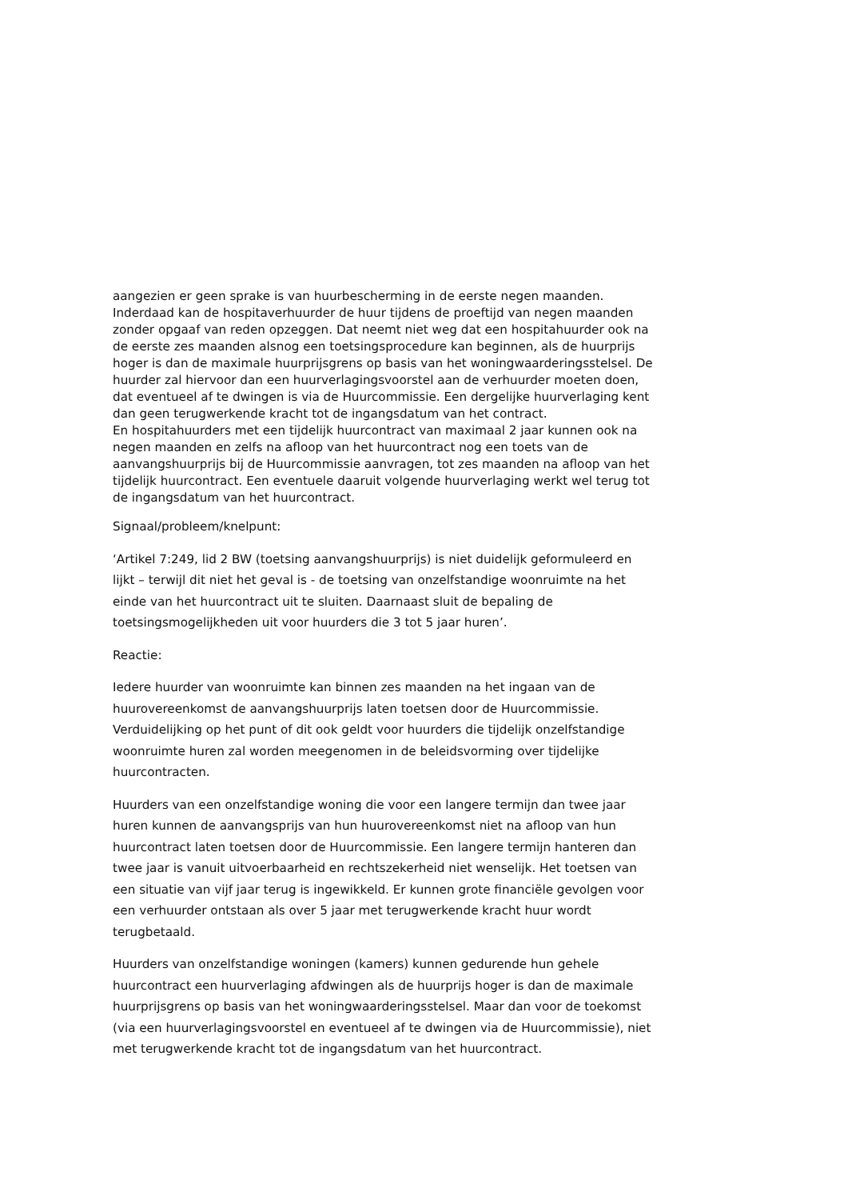aangezien er geen sprake is van huurbescherming in de eerste negen maanden. Inderdaad kan de hospitaverhuurder de huur tijdens de proeftijd van negen maanden zonder opgaaf van reden opzeggen. Dat neemt niet weg dat een hospitahuurder ook na de eerste zes maanden alsnog een toetsingsprocedure kan beginnen, als de huurprijs hoger is dan de maximale huurprijsgrens op basis van het woningwaarderingsstelsel. De huurder zal hiervoor dan een huurverlagingsvoorstel aan de verhuurder moeten doen, dat eventueel af te dwingen is via de Huurcommissie. Een dergelijke huurverlaging kent dan geen terugwerkende kracht tot de ingangsdatum van het contract.
En hospitahuurders met een tijdelijk huurcontract van maximaal 2 jaar kunnen ook na negen maanden en zelfs na afloop van het huurcontract nog een toets van de aanvangshuurprijs bij de Huurcommissie aanvragen, tot zes maanden na afloop van het tijdelijk huurcontract. Een eventuele daaruit volgende huurverlaging werkt wel terug tot de ingangsdatum van het huurcontract.
Signaal/probleem/knelpunt:
‘Artikel 7:249, lid 2 BW (toetsing aanvangshuurprijs) is niet duidelijk geformuleerd en lijkt – terwijl dit niet het geval is - de toetsing van onzelfstandige woonruimte na het einde van het huurcontract uit te sluiten. Daarnaast sluit de bepaling de toetsingsmogelijkheden uit voor huurders die 3 tot 5 jaar huren’.
Reactie:
Iedere huurder van woonruimte kan binnen zes maanden na het ingaan van de huurovereenkomst de aanvangshuurprijs laten toetsen door de Huurcommissie. Verduidelijking op het punt of dit ook geldt voor huurders die tijdelijk onzelfstandige woonruimte huren zal worden meegenomen in de beleidsvorming over tijdelijke huurcontracten.
Huurders van een onzelfstandige woning die voor een langere termijn dan twee jaar huren kunnen de aanvangsprijs van hun huurovereenkomst niet na afloop van hun huurcontract laten toetsen door de Huurcommissie. Een langere termijn hanteren dan twee jaar is vanuit uitvoerbaarheid en rechtszekerheid niet wenselijk. Het toetsen van een situatie van vijf jaar terug is ingewikkeld. Er kunnen grote financiële gevolgen voor een verhuurder ontstaan als over 5 jaar met terugwerkende kracht huur wordt terugbetaald.
Huurders van onzelfstandige woningen (kamers) kunnen gedurende hun gehele huurcontract een huurverlaging afdwingen als de huurprijs hoger is dan de maximale huurprijsgrens op basis van het woningwaarderingsstelsel. Maar dan voor de toekomst (via een huurverlagingsvoorstel en eventueel af te dwingen via de Huurcommissie), niet met terugwerkende kracht tot de ingangsdatum van het huurcontract.